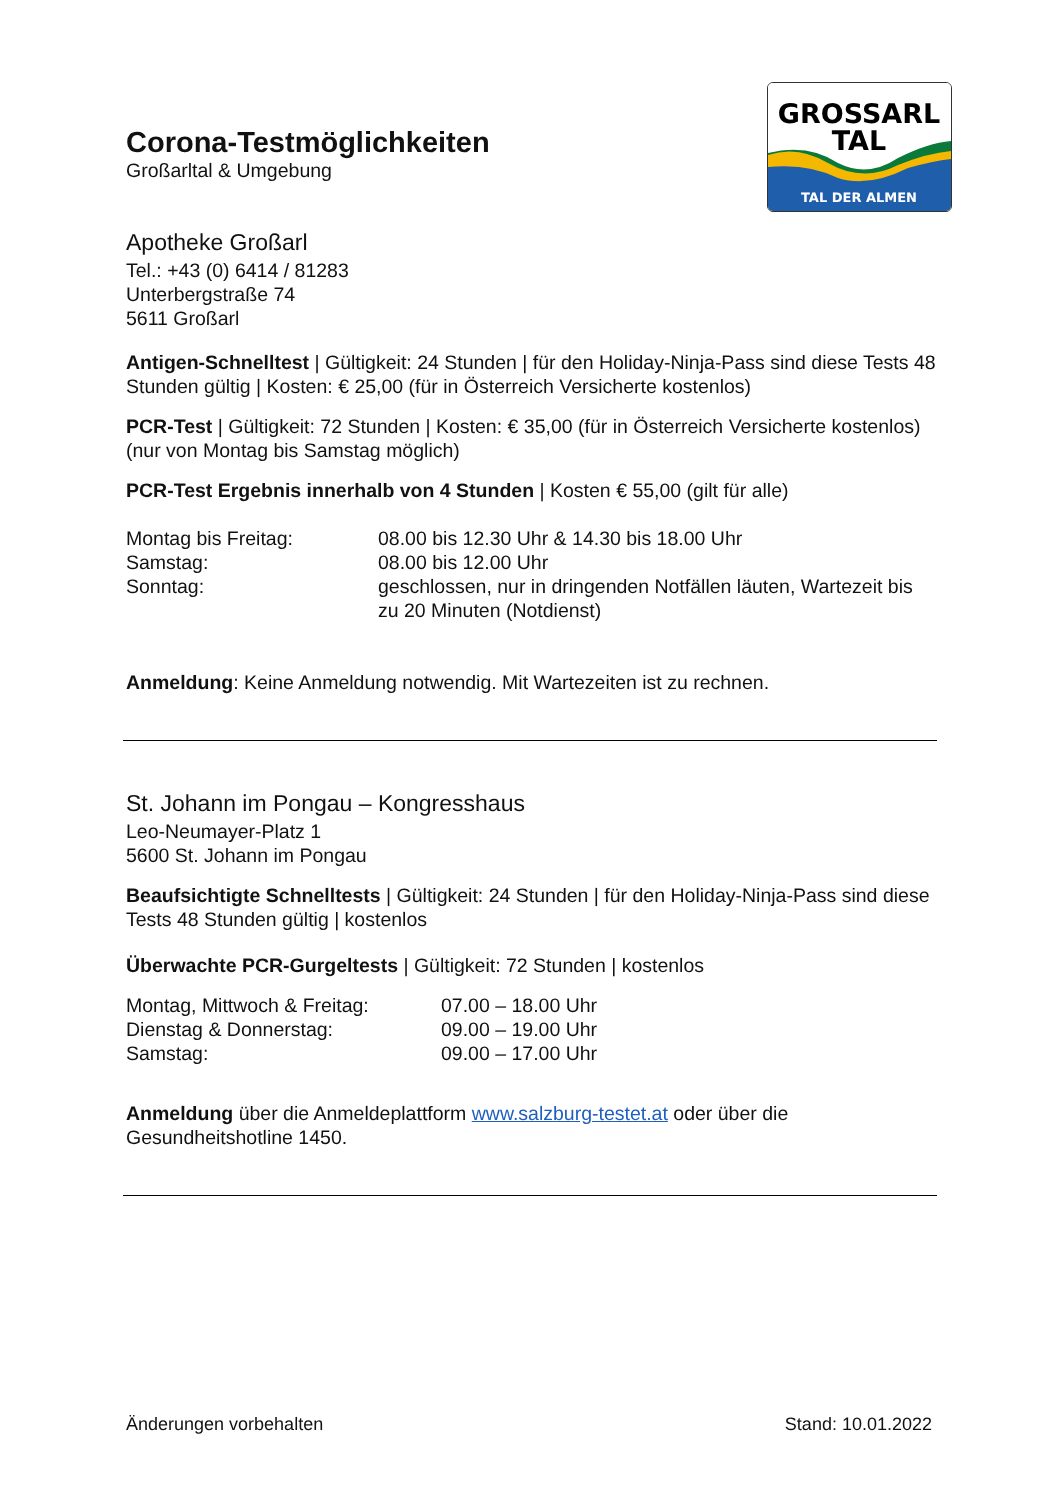Corona-Testmöglichkeiten
Großarltal & Umgebung
GROSSARL
TAL
TAL DER ALMEN
Apotheke Großarl
Tel.: +43 (0) 6414 / 81283
Unterbergstraße 74
5611 Großarl
Antigen-Schnelltest | Gültigkeit: 24 Stunden | für den Holiday-Ninja-Pass sind diese Tests 48 Stunden gültig | Kosten: € 25,00 (für in Österreich Versicherte kostenlos)
PCR-Test | Gültigkeit: 72 Stunden | Kosten: € 35,00 (für in Österreich Versicherte kostenlos) (nur von Montag bis Samstag möglich)
PCR-Test Ergebnis innerhalb von 4 Stunden | Kosten € 55,00 (gilt für alle)
| Montag bis Freitag: | 08.00 bis 12.30 Uhr & 14.30 bis 18.00 Uhr |
| Samstag: | 08.00 bis 12.00 Uhr |
| Sonntag: | geschlossen, nur in dringenden Notfällen läuten, Wartezeit bis zu 20 Minuten (Notdienst) |
Anmeldung: Keine Anmeldung notwendig. Mit Wartezeiten ist zu rechnen.
St. Johann im Pongau – Kongresshaus
Leo-Neumayer-Platz 1
5600 St. Johann im Pongau
Beaufsichtigte Schnelltests | Gültigkeit: 24 Stunden | für den Holiday-Ninja-Pass sind diese Tests 48 Stunden gültig | kostenlos
Überwachte PCR-Gurgeltests | Gültigkeit: 72 Stunden | kostenlos
| Montag, Mittwoch & Freitag: | 07.00 – 18.00 Uhr |
| Dienstag & Donnerstag: | 09.00 – 19.00 Uhr |
| Samstag: | 09.00 – 17.00 Uhr |
Anmeldung über die Anmeldeplattform www.salzburg-testet.at oder über die Gesundheitshotline 1450.
Änderungen vorbehalten Stand: 10.01.2022